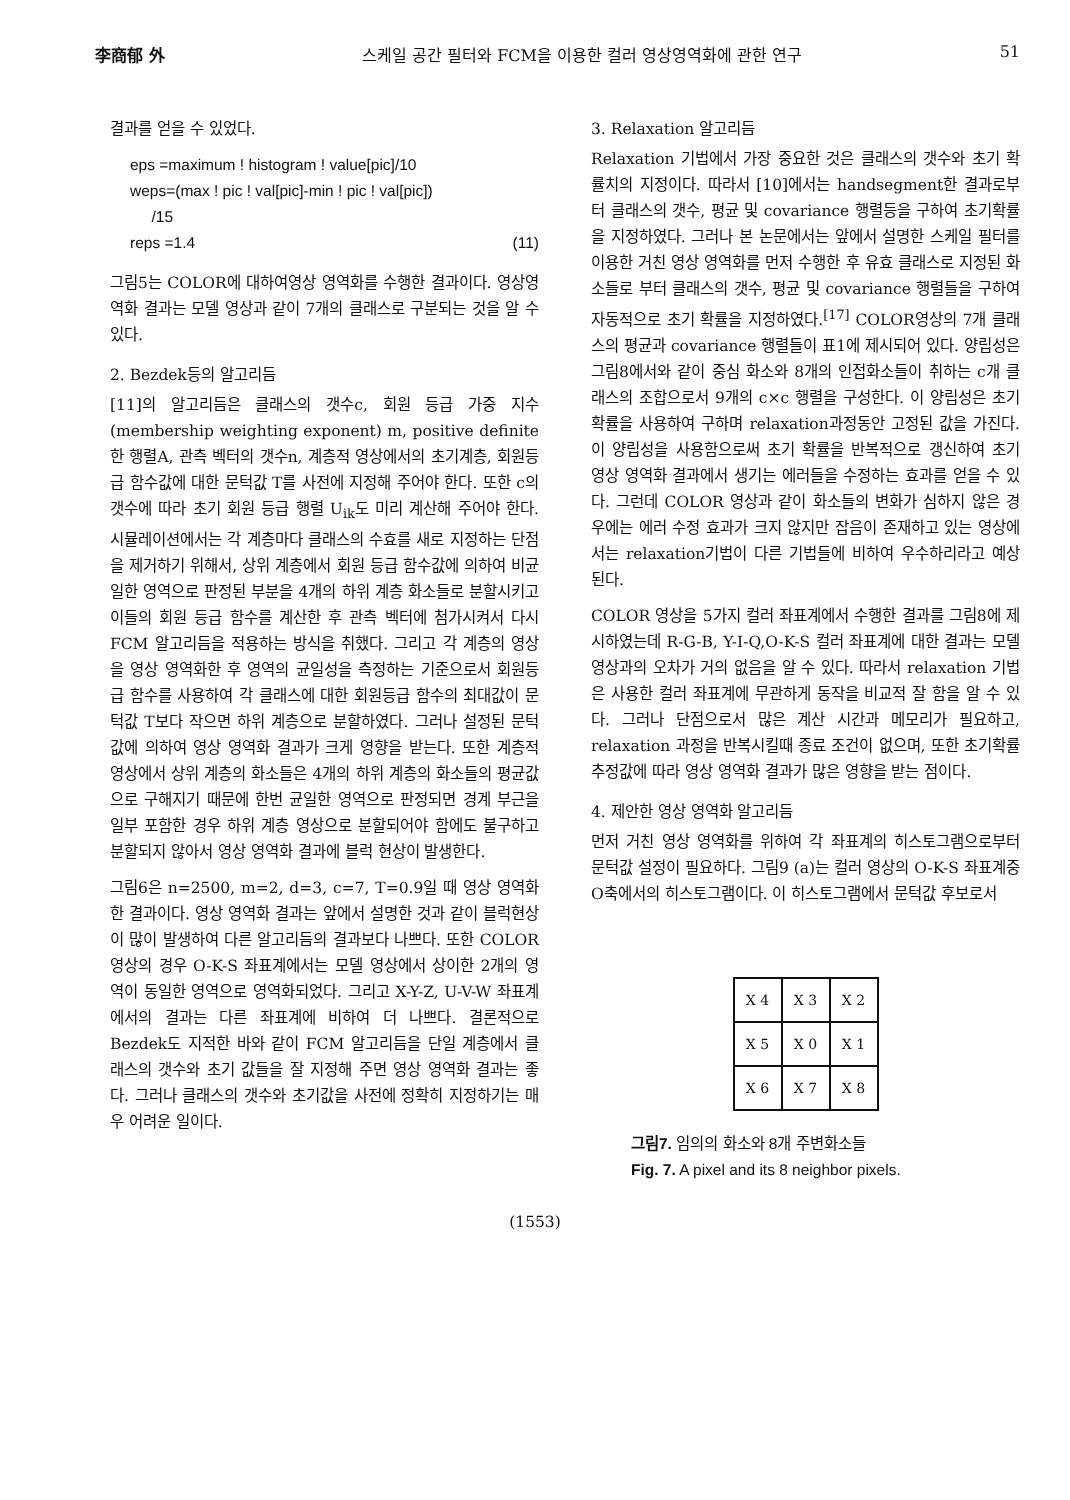李商郁 外 스케일 공간 필터와 FCM을 이용한 컬러 영상영역화에 관한 연구 51
결과를 얻을 수 있었다.
eps =maximum ! histogram ! value[pic]/10
weps=(max ! pic ! val[pic]-min ! pic ! val[pic])
/15
reps =1.4 (11)
그림5는 COLOR에 대하여영상 영역화를 수행한 결과이다. 영상영역화 결과는 모델 영상과 같이 7개의 클래스로 구분되는 것을 알 수 있다.
2. Bezdek등의 알고리듬
[11]의 알고리듬은 클래스의 갯수c, 회원 등급 가중 지수(membership weighting exponent) m, positive definite한 행렬A, 관측 벡터의 갯수n, 계층적 영상에서의 초기계층, 회원등급 함수값에 대한 문턱값 T를 사전에 지정해 주어야 한다. 또한 c의 갯수에 따라 초기 회원 등급 행렬 U<sub>ik</sub>도 미리 계산해 주어야 한다. 시뮬레이션에서는 각 계층마다 클래스의 수효를 새로 지정하는 단점을 제거하기 위해서, 상위 계층에서 회원 등급 함수값에 의하여 비균일한 영역으로 판정된 부분을 4개의 하위 계층 화소들로 분할시키고 이들의 회원 등급 함수를 계산한 후 관측 벡터에 첨가시켜서 다시 FCM 알고리듬을 적용하는 방식을 취했다. 그리고 각 계층의 영상을 영상 영역화한 후 영역의 균일성을 측정하는 기준으로서 회원등급 함수를 사용하여 각 클래스에 대한 회원등급 함수의 최대값이 문턱값 T보다 작으면 하위 계층으로 분할하였다. 그러나 설정된 문턱값에 의하여 영상 영역화 결과가 크게 영향을 받는다. 또한 계층적 영상에서 상위 계층의 화소들은 4개의 하위 계층의 화소들의 평균값으로 구해지기 때문에 한번 균일한 영역으로 판정되면 경계 부근을 일부 포함한 경우 하위 계층 영상으로 분할되어야 함에도 불구하고 분할되지 않아서 영상 영역화 결과에 블럭 현상이 발생한다.
그림6은 n=2500, m=2, d=3, c=7, T=0.9일 때 영상 영역화한 결과이다. 영상 영역화 결과는 앞에서 설명한 것과 같이 블럭현상이 많이 발생하여 다른 알고리듬의 결과보다 나쁘다. 또한 COLOR 영상의 경우 O-K-S 좌표계에서는 모델 영상에서 상이한 2개의 영역이 동일한 영역으로 영역화되었다. 그리고 X-Y-Z, U-V-W 좌표계에서의 결과는 다른 좌표계에 비하여 더 나쁘다. 결론적으로 Bezdek도 지적한 바와 같이 FCM 알고리듬을 단일 계층에서 클래스의 갯수와 초기 값들을 잘 지정해 주면 영상 영역화 결과는 좋다. 그러나 클래스의 갯수와 초기값을 사전에 정확히 지정하기는 매우 어려운 일이다.
3. Relaxation 알고리듬
Relaxation 기법에서 가장 중요한 것은 클래스의 갯수와 초기 확률치의 지정이다. 따라서 [10]에서는 handsegment한 결과로부터 클래스의 갯수, 평균 및 covariance 행렬등을 구하여 초기확률을 지정하였다. 그러나 본 논문에서는 앞에서 설명한 스케일 필터를 이용한 거친 영상 영역화를 먼저 수행한 후 유효 클래스로 지정된 화소들로 부터 클래스의 갯수, 평균 및 covariance 행렬들을 구하여 자동적으로 초기 확률을 지정하였다.<sup>[17]</sup> COLOR영상의 7개 클래스의 평균과 covariance 행렬들이 표1에 제시되어 있다. 양립성은 그림8에서와 같이 중심 화소와 8개의 인접화소들이 취하는 c개 클래스의 조합으로서 9개의 c×c 행렬을 구성한다. 이 양립성은 초기 확률을 사용하여 구하며 relaxation과정동안 고정된 값을 가진다. 이 양립성을 사용함으로써 초기 확률을 반복적으로 갱신하여 초기 영상 영역화 결과에서 생기는 에러들을 수정하는 효과를 얻을 수 있다. 그런데 COLOR 영상과 같이 화소들의 변화가 심하지 않은 경우에는 에러 수정 효과가 크지 않지만 잡음이 존재하고 있는 영상에서는 relaxation기법이 다른 기법들에 비하여 우수하리라고 예상된다.
COLOR 영상을 5가지 컬러 좌표계에서 수행한 결과를 그림8에 제시하였는데 R-G-B, Y-I-Q,O-K-S 컬러 좌표계에 대한 결과는 모델 영상과의 오차가 거의 없음을 알 수 있다. 따라서 relaxation 기법은 사용한 컬러 좌표계에 무관하게 동작을 비교적 잘 함을 알 수 있다. 그러나 단점으로서 많은 계산 시간과 메모리가 필요하고, relaxation 과정을 반복시킬때 종료 조건이 없으며, 또한 초기확률 추정값에 따라 영상 영역화 결과가 많은 영향을 받는 점이다.
4. 제안한 영상 영역화 알고리듬
먼저 거친 영상 영역화를 위하여 각 좌표계의 히스토그램으로부터 문턱값 설정이 필요하다. 그림9 (a)는 컬러 영상의 O-K-S 좌표계중 O축에서의 히스토그램이다. 이 히스토그램에서 문턱값 후보로서
| X 4 | X 3 | X 2 |
| X 5 | X 0 | X 1 |
| X 6 | X 7 | X 8 |
그림7. 임의의 화소와 8개 주변화소들
Fig. 7. A pixel and its 8 neighbor pixels.
(1553)